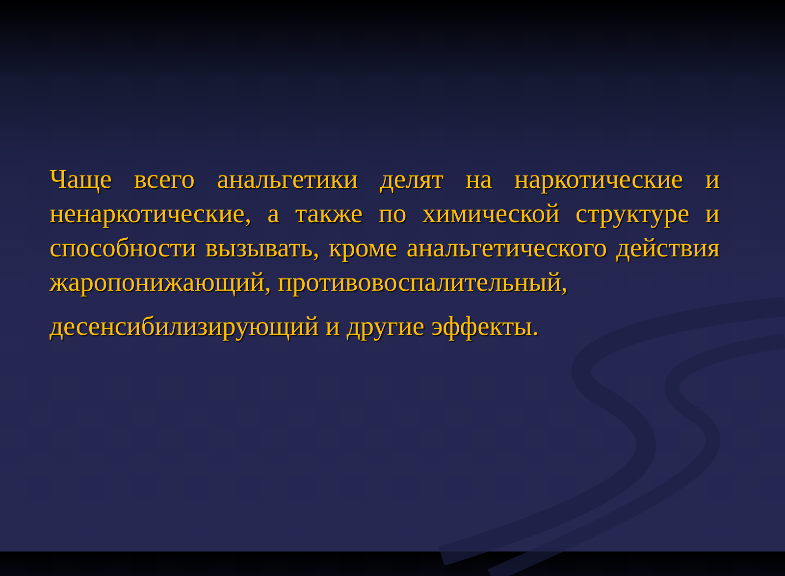Чаще всего анальгетики делят на наркотические и ненаркотические, а также по химической структуре и способности вызывать, кроме анальгетического действия жаропонижающий, противовоспалительный,
десенсибилизирующий и другие эффекты.